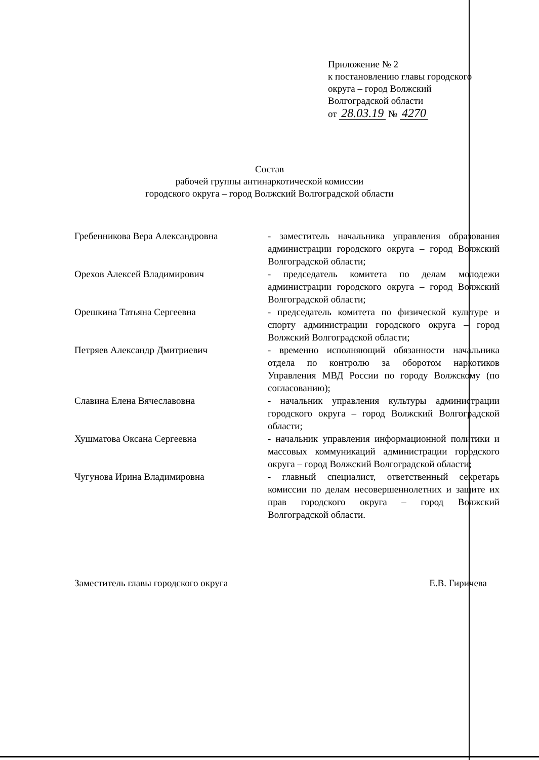Приложение № 2
к постановлению главы городского
округа – город Волжский
Волгоградской области
от 28.03.19 № 4270
Состав
рабочей группы антинаркотической комиссии
городского округа – город Волжский Волгоградской области
Гребенникова Вера Александровна - заместитель начальника управления образования администрации городского округа – город Волжский Волгоградской области;
Орехов Алексей Владимирович - председатель комитета по делам молодежи администрации городского округа – город Волжский Волгоградской области;
Орешкина Татьяна Сергеевна - председатель комитета по физической культуре и спорту администрации городского округа – город Волжский Волгоградской области;
Петряев Александр Дмитриевич - временно исполняющий обязанности начальника отдела по контролю за оборотом наркотиков Управления МВД России по городу Волжскому (по согласованию);
Славина Елена Вячеславовна - начальник управления культуры администрации городского округа – город Волжский Волгоградской области;
Хушматова Оксана Сергеевна - начальник управления информационной политики и массовых коммуникаций администрации городского округа – город Волжский Волгоградской области;
Чугунова Ирина Владимировна - главный специалист, ответственный секретарь комиссии по делам несовершеннолетних и защите их прав городского округа – город Волжский Волгоградской области.
Заместитель главы городского округа Е.В. Гиричева